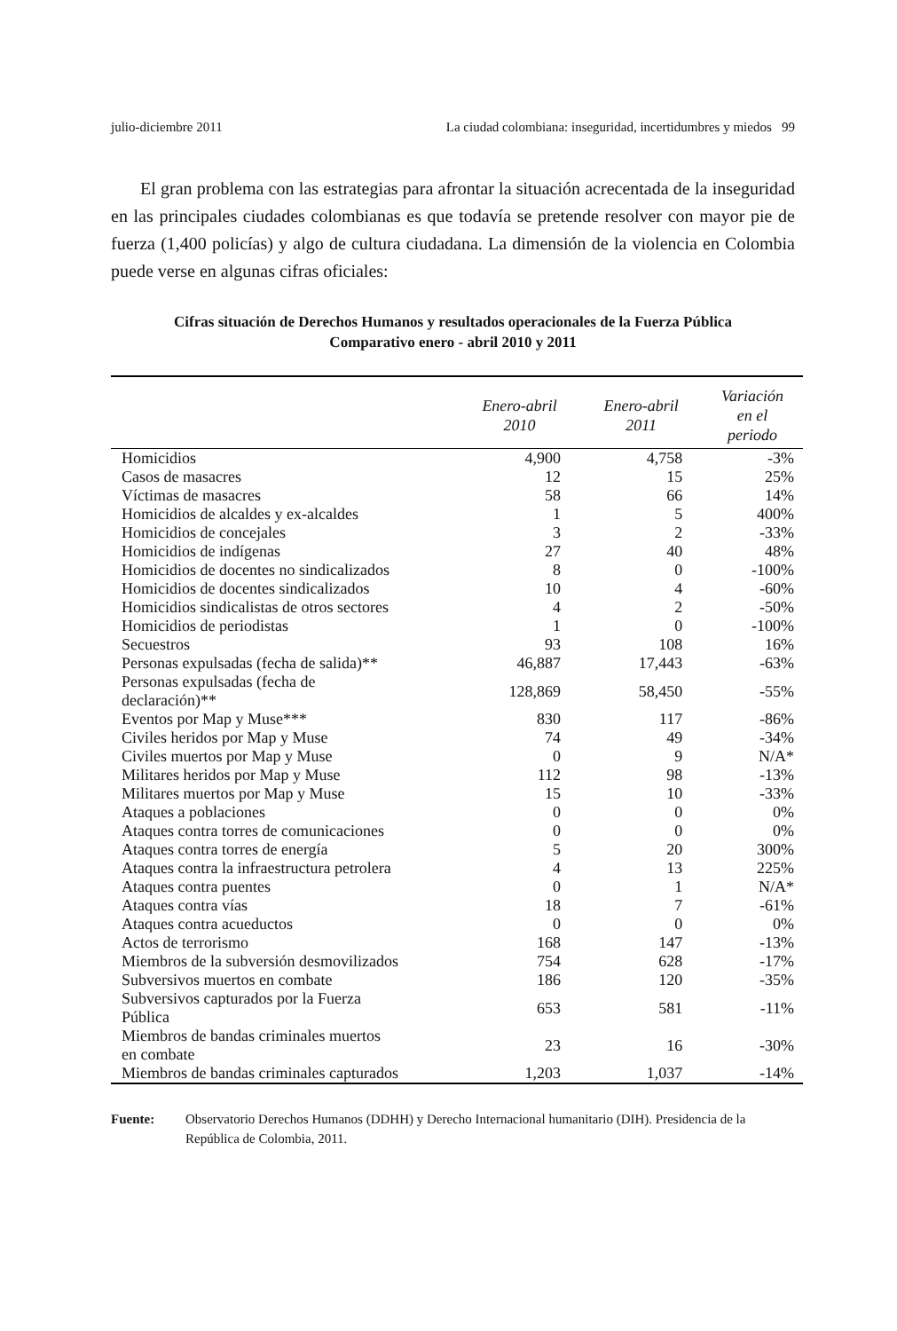julio-diciembre 2011 La ciudad colombiana: inseguridad, incertidumbres y miedos 99
El gran problema con las estrategias para afrontar la situación acrecentada de la inseguridad en las principales ciudades colombianas es que todavía se pretende resolver con mayor pie de fuerza (1,400 policías) y algo de cultura ciudadana. La dimensión de la violencia en Colombia puede verse en algunas cifras oficiales:
Cifras situación de Derechos Humanos y resultados operacionales de la Fuerza Pública
Comparativo enero - abril 2010 y 2011
| | Enero-abril 2010 | Enero-abril 2011 | Variación en el periodo |
| --- | --- | --- | --- |
| Homicidios | 4,900 | 4,758 | -3% |
| Casos de masacres | 12 | 15 | 25% |
| Víctimas de masacres | 58 | 66 | 14% |
| Homicidios de alcaldes y ex-alcaldes | 1 | 5 | 400% |
| Homicidios de concejales | 3 | 2 | -33% |
| Homicidios de indígenas | 27 | 40 | 48% |
| Homicidios de docentes no sindicalizados | 8 | 0 | -100% |
| Homicidios de docentes sindicalizados | 10 | 4 | -60% |
| Homicidios sindicalistas de otros sectores | 4 | 2 | -50% |
| Homicidios de periodistas | 1 | 0 | -100% |
| Secuestros | 93 | 108 | 16% |
| Personas expulsadas (fecha de salida)** | 46,887 | 17,443 | -63% |
| Personas expulsadas (fecha de declaración)** | 128,869 | 58,450 | -55% |
| Eventos por Map y Muse*** | 830 | 117 | -86% |
| Civiles heridos por Map y Muse | 74 | 49 | -34% |
| Civiles muertos por Map y Muse | 0 | 9 | N/A* |
| Militares heridos por Map y Muse | 112 | 98 | -13% |
| Militares muertos por Map y Muse | 15 | 10 | -33% |
| Ataques a poblaciones | 0 | 0 | 0% |
| Ataques contra torres de comunicaciones | 0 | 0 | 0% |
| Ataques contra torres de energía | 5 | 20 | 300% |
| Ataques contra la infraestructura petrolera | 4 | 13 | 225% |
| Ataques contra puentes | 0 | 1 | N/A* |
| Ataques contra vías | 18 | 7 | -61% |
| Ataques contra acueductos | 0 | 0 | 0% |
| Actos de terrorismo | 168 | 147 | -13% |
| Miembros de la subversión desmovilizados | 754 | 628 | -17% |
| Subversivos muertos en combate | 186 | 120 | -35% |
| Subversivos capturados por la Fuerza Pública | 653 | 581 | -11% |
| Miembros de bandas criminales muertos en combate | 23 | 16 | -30% |
| Miembros de bandas criminales capturados | 1,203 | 1,037 | -14% |
Fuente: Observatorio Derechos Humanos (DDHH) y Derecho Internacional humanitario (DIH). Presidencia de la República de Colombia, 2011.